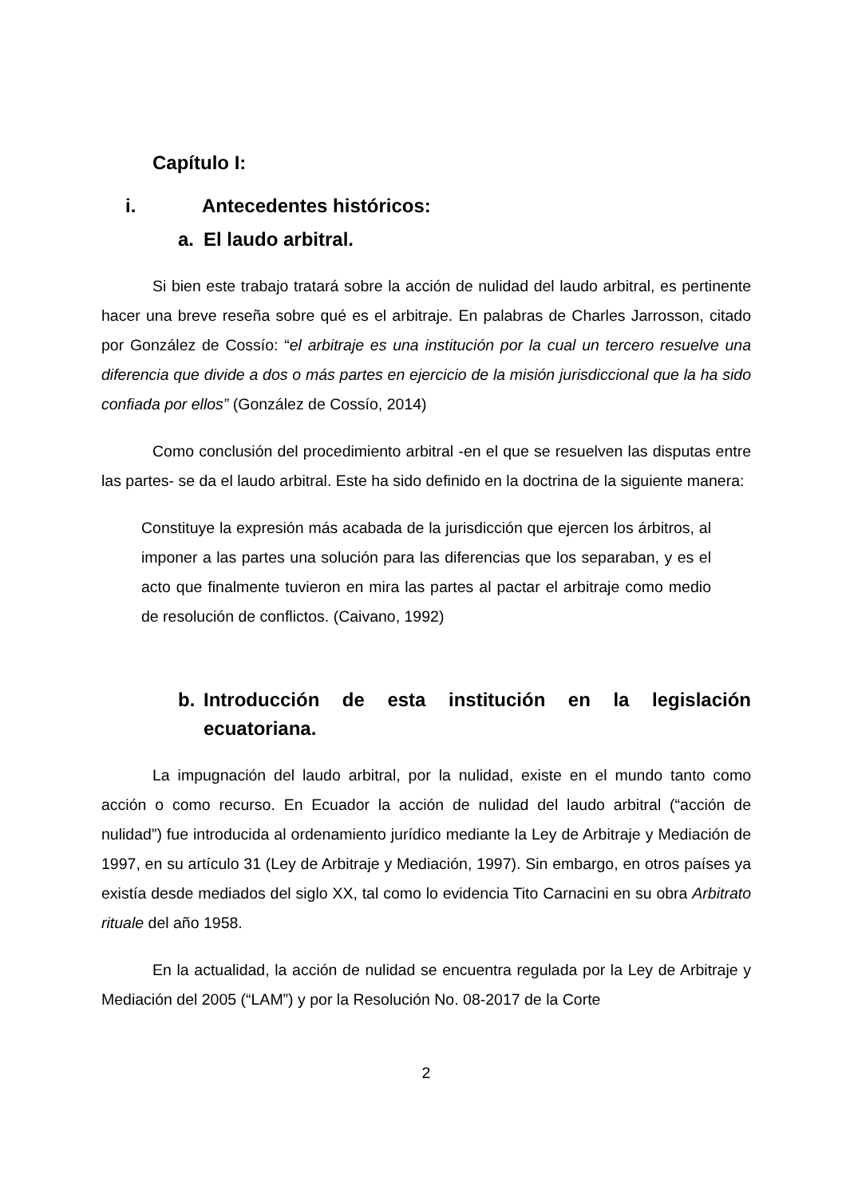Capítulo I:
i. Antecedentes históricos:
a. El laudo arbitral.
Si bien este trabajo tratará sobre la acción de nulidad del laudo arbitral, es pertinente hacer una breve reseña sobre qué es el arbitraje. En palabras de Charles Jarrosson, citado por González de Cossío: “el arbitraje es una institución por la cual un tercero resuelve una diferencia que divide a dos o más partes en ejercicio de la misión jurisdiccional que la ha sido confiada por ellos” (González de Cossío, 2014)
Como conclusión del procedimiento arbitral -en el que se resuelven las disputas entre las partes- se da el laudo arbitral. Este ha sido definido en la doctrina de la siguiente manera:
Constituye la expresión más acabada de la jurisdicción que ejercen los árbitros, al imponer a las partes una solución para las diferencias que los separaban, y es el acto que finalmente tuvieron en mira las partes al pactar el arbitraje como medio de resolución de conflictos. (Caivano, 1992)
b. Introducción de esta institución en la legislación ecuatoriana.
La impugnación del laudo arbitral, por la nulidad, existe en el mundo tanto como acción o como recurso. En Ecuador la acción de nulidad del laudo arbitral (“acción de nulidad”) fue introducida al ordenamiento jurídico mediante la Ley de Arbitraje y Mediación de 1997, en su artículo 31 (Ley de Arbitraje y Mediación, 1997). Sin embargo, en otros países ya existía desde mediados del siglo XX, tal como lo evidencia Tito Carnacini en su obra Arbitrato rituale del año 1958.
En la actualidad, la acción de nulidad se encuentra regulada por la Ley de Arbitraje y Mediación del 2005 (“LAM”) y por la Resolución No. 08-2017 de la Corte
2